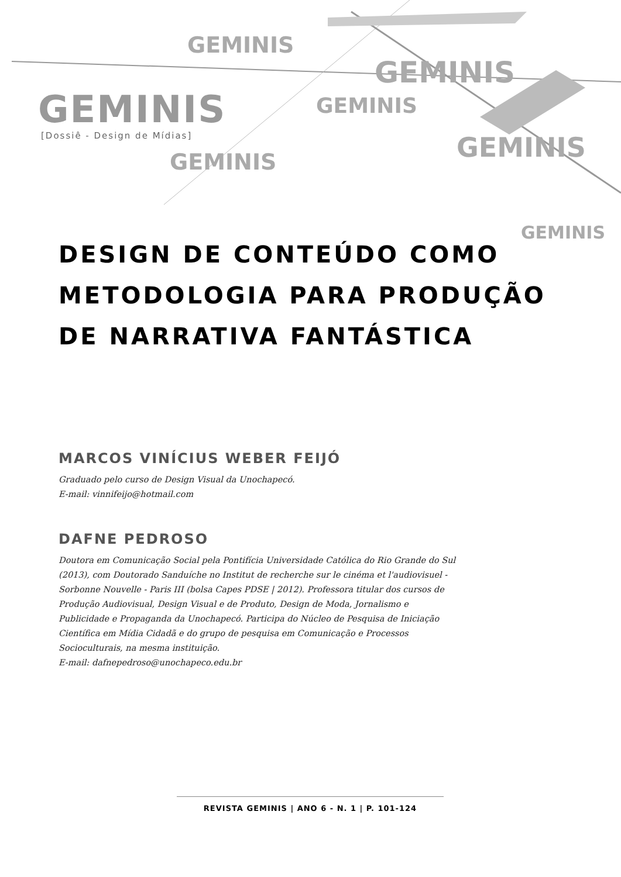GEMINIS
GEMINIS
GEMINIS
GEMINIS GEMINIS
GEMINIS
GEMINIS
[Dossiê - Design de Mídias]
DESIGN DE CONTEÚDO COMO METODOLOGIA PARA PRODUÇÃO DE NARRATIVA FANTÁSTICA
MARCOS VINÍCIUS WEBER FEIJÓ
Graduado pelo curso de Design Visual da Unochapecó.
E-mail: vinnifeijo@hotmail.com
DAFNE PEDROSO
Doutora em Comunicação Social pela Pontifícia Universidade Católica do Rio Grande do Sul (2013), com Doutorado Sanduíche no Institut de recherche sur le cinéma et l'audiovisuel - Sorbonne Nouvelle - Paris III (bolsa Capes PDSE | 2012). Professora titular dos cursos de Produção Audiovisual, Design Visual e de Produto, Design de Moda, Jornalismo e Publicidade e Propaganda da Unochapecó. Participa do Núcleo de Pesquisa de Iniciação Científica em Mídia Cidadã e do grupo de pesquisa em Comunicação e Processos Socioculturais, na mesma instituição.
E-mail: dafnepedroso@unochapeco.edu.br
REVISTA GEMINIS | ANO 6 - N. 1 | P. 101-124